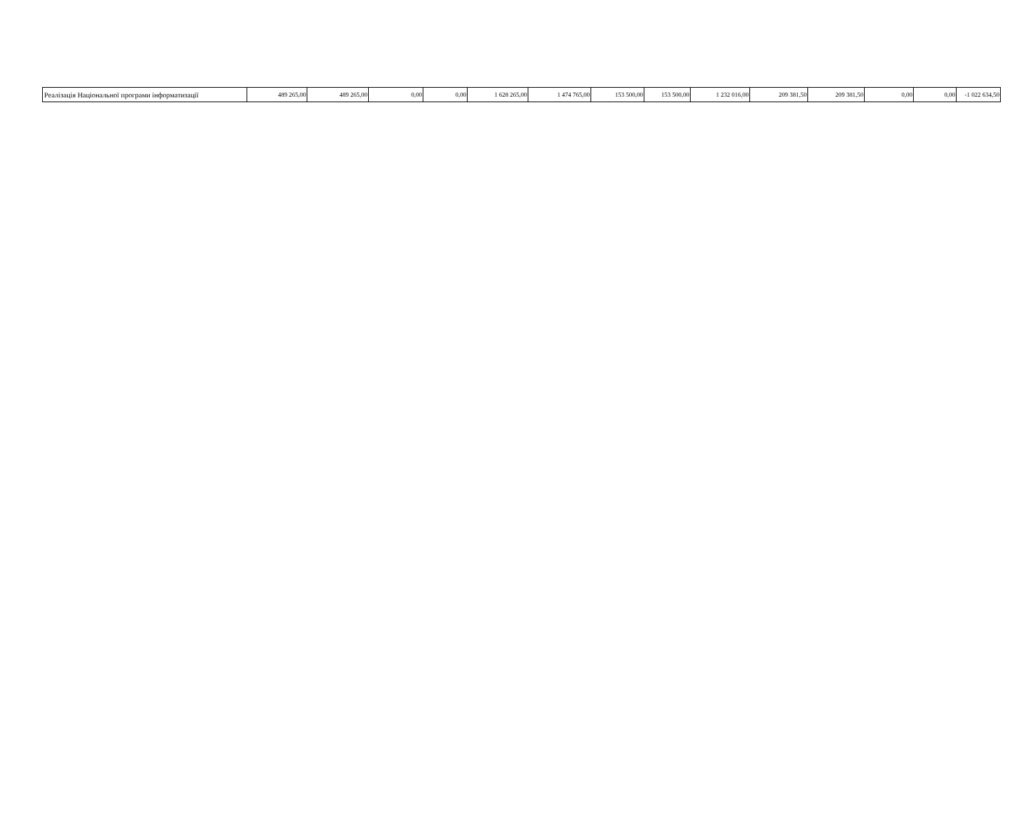| Реалізація Національної програми інформатизації | 489 265,00 | 489 265,00 | 0,00 | 0,00 | 1 628 265,00 | 1 474 765,00 | 153 500,00 | 153 500,00 | 1 232 016,00 | 209 381,50 | 209 381,50 | 0,00 | 0,00 | -1 022 634,50 |